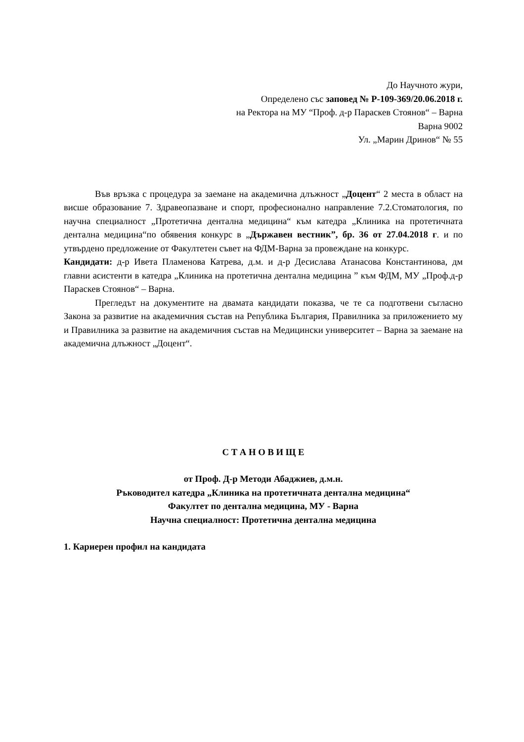До Научното жури,
Определено със заповед № Р-109-369/20.06.2018 г.
на Ректора на МУ “Проф. д-р Параскев Стоянов“ – Варна
Варна 9002
Ул. „Марин Дринов“ № 55
Във връзка с процедура за заемане на академична длъжност „Доцент“ 2 места в област на висше образование 7. Здравеопазване и спорт, професионално направление 7.2.Стоматология, по научна специалност „Протетична дентална медицина“ към катедра „Клиника на протетичната дентална медицина“по обявения конкурс в „Държавен вестник”, бр. 36 от 27.04.2018 г. и по утвърдено предложение от Факултетен съвет на ФДМ-Варна за провеждане на конкурс.
Кандидати: д-р Ивета Пламенова Катрева, д.м. и д-р Десислава Атанасова Константинова, дм главни асистенти в катедра „Клиника на протетична дентална медицина ” към ФДМ, МУ „Проф.д-р Параскев Стоянов“ – Варна.
Прегледът на документите на двамата кандидати показва, че те са подготвени съгласно Закона за развитие на академичния състав на Република България, Правилника за приложението му и Правилника за развитие на академичния състав на Медицински университет – Варна за заемане на академична длъжност „Доцент“.
С Т А Н О В И Щ Е
от Проф. Д-р Методи Абаджиев, д.м.н.
Ръководител катедра „Клиника на протетичната дентална медицина“
Факултет по дентална медицина, МУ - Варна
Научна специалност: Протетична дентална медицина
1. Кариерен профил на кандидата